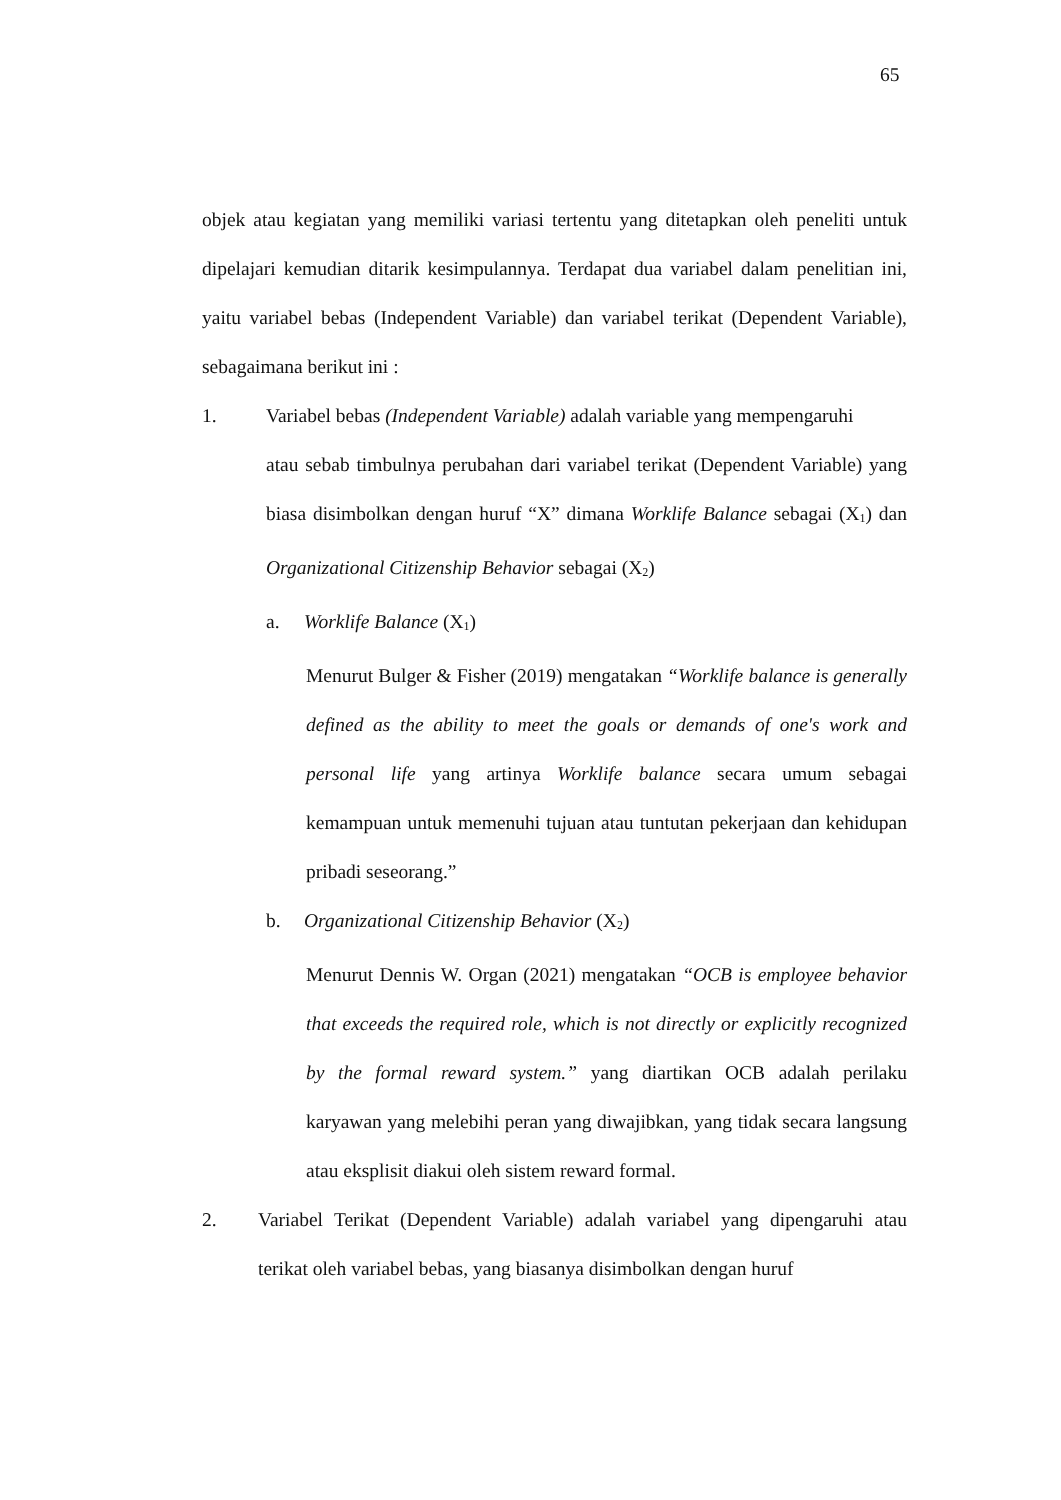65
objek atau kegiatan yang memiliki variasi tertentu yang ditetapkan oleh peneliti untuk dipelajari kemudian ditarik kesimpulannya. Terdapat dua variabel dalam penelitian ini, yaitu variabel bebas (Independent Variable) dan variabel terikat (Dependent Variable), sebagaimana berikut ini :
1. Variabel bebas (Independent Variable) adalah variable yang mempengaruhi
atau sebab timbulnya perubahan dari variabel terikat (Dependent Variable) yang biasa disimbolkan dengan huruf “X” dimana Worklife Balance sebagai (X<sub>1</sub>) dan Organizational Citizenship Behavior sebagai (X<sub>2</sub>)
a. Worklife Balance (X<sub>1</sub>)
Menurut Bulger & Fisher (2019) mengatakan “Worklife balance is generally defined as the ability to meet the goals or demands of one's work and personal life yang artinya Worklife balance secara umum sebagai kemampuan untuk memenuhi tujuan atau tuntutan pekerjaan dan kehidupan pribadi seseorang.”
b. Organizational Citizenship Behavior (X<sub>2</sub>)
Menurut Dennis W. Organ (2021) mengatakan “OCB is employee behavior that exceeds the required role, which is not directly or explicitly recognized by the formal reward system.” yang diartikan OCB adalah perilaku karyawan yang melebihi peran yang diwajibkan, yang tidak secara langsung atau eksplisit diakui oleh sistem reward formal.
2. Variabel Terikat (Dependent Variable) adalah variabel yang dipengaruhi atau terikat oleh variabel bebas, yang biasanya disimbolkan dengan huruf